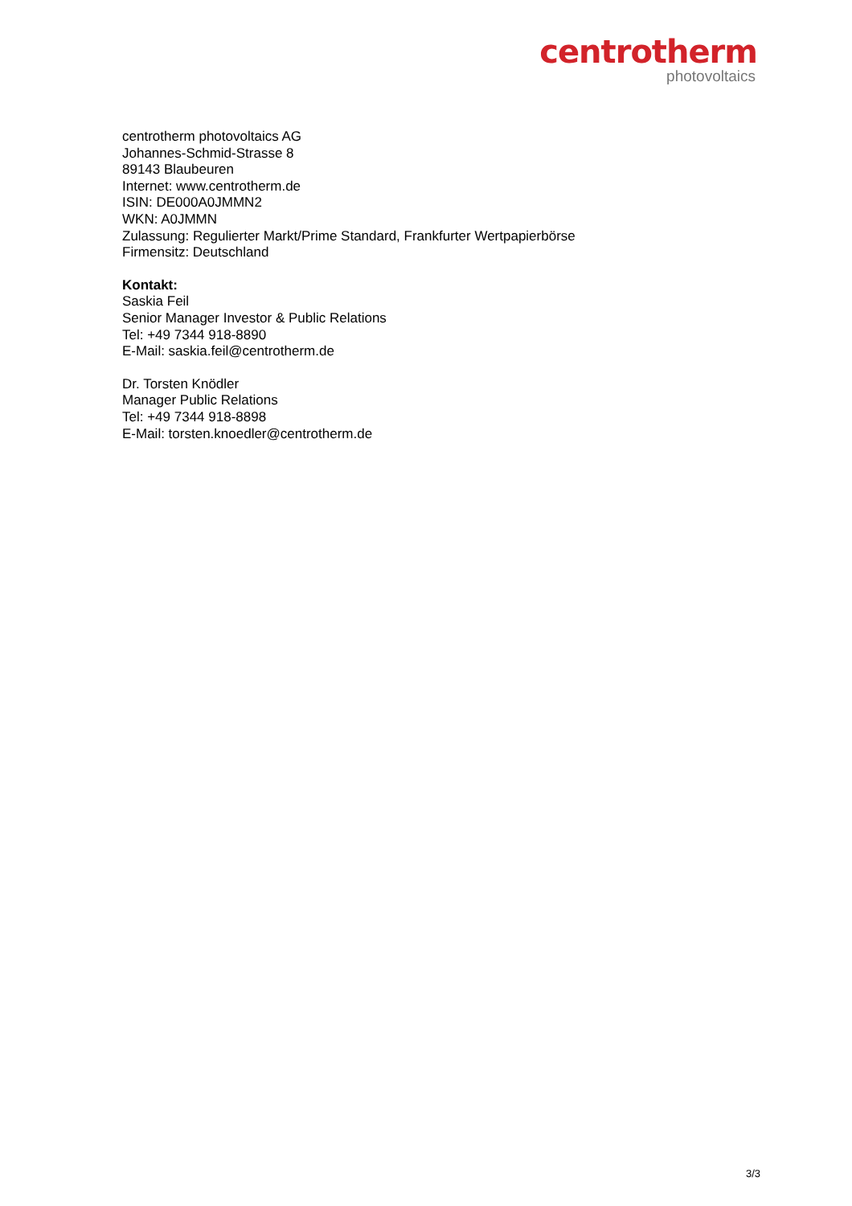centrotherm
photovoltaics
centrotherm photovoltaics AG
Johannes-Schmid-Strasse 8
89143 Blaubeuren
Internet: www.centrotherm.de
ISIN: DE000A0JMMN2
WKN: A0JMMN
Zulassung: Regulierter Markt/Prime Standard, Frankfurter Wertpapierbörse
Firmensitz: Deutschland
Kontakt:
Saskia Feil
Senior Manager Investor & Public Relations
Tel: +49 7344 918-8890
E-Mail: saskia.feil@centrotherm.de
Dr. Torsten Knödler
Manager Public Relations
Tel: +49 7344 918-8898
E-Mail: torsten.knoedler@centrotherm.de
3/3